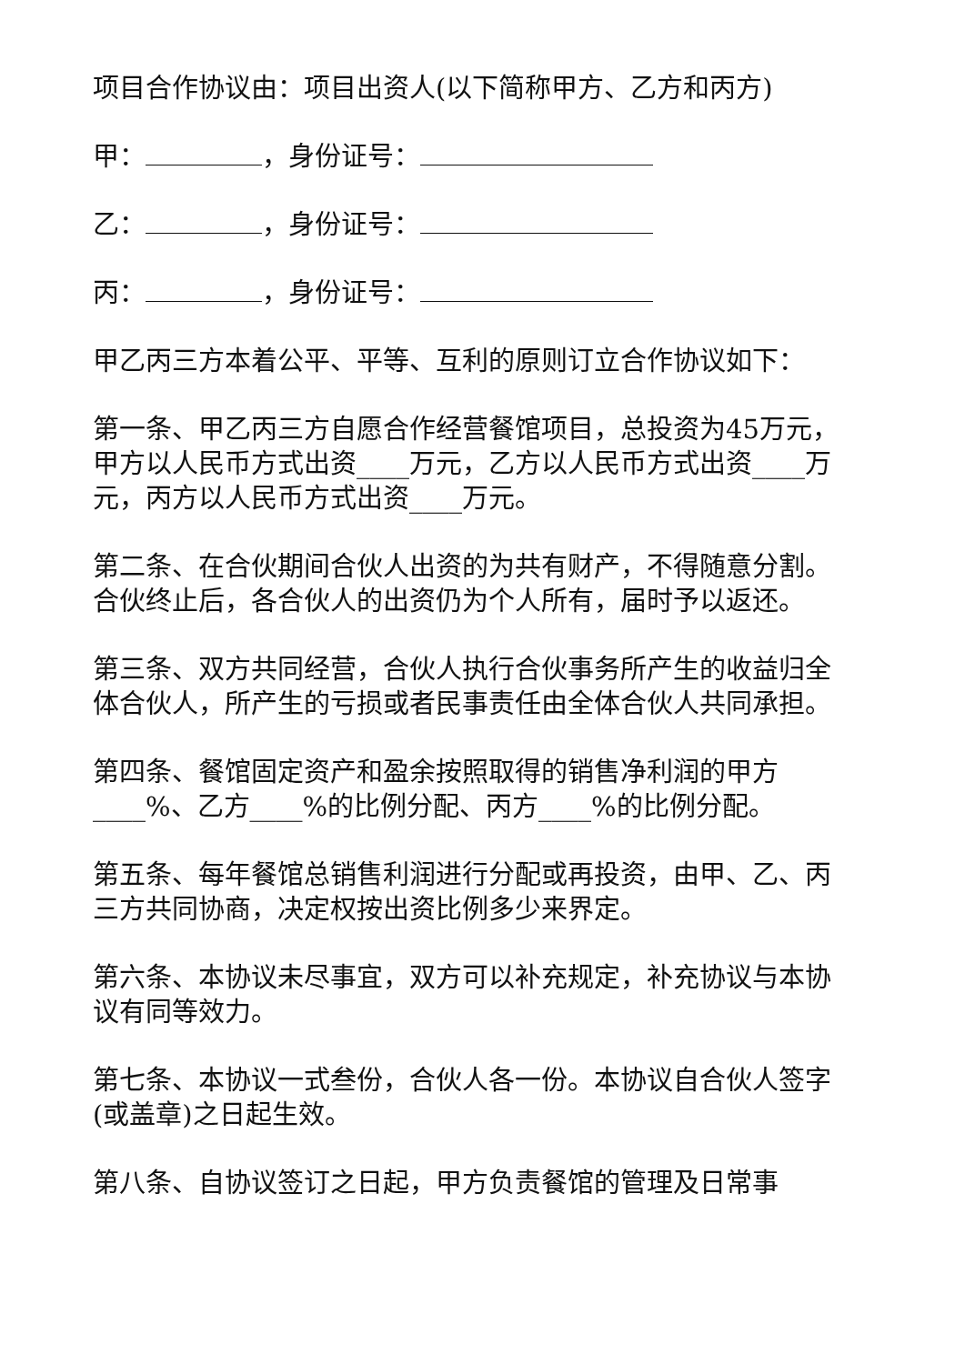项目合作协议由：项目出资人(以下简称甲方、乙方和丙方)
甲： ，身份证号：
乙： ，身份证号：
丙： ，身份证号：
甲乙丙三方本着公平、平等、互利的原则订立合作协议如下：
第一条、甲乙丙三方自愿合作经营餐馆项目，总投资为45万元，甲方以人民币方式出资____万元，乙方以人民币方式出资____万元，丙方以人民币方式出资____万元。
第二条、在合伙期间合伙人出资的为共有财产，不得随意分割。合伙终止后，各合伙人的出资仍为个人所有，届时予以返还。
第三条、双方共同经营，合伙人执行合伙事务所产生的收益归全体合伙人，所产生的亏损或者民事责任由全体合伙人共同承担。
第四条、餐馆固定资产和盈余按照取得的销售净利润的甲方____%、乙方____%的比例分配、丙方____%的比例分配。
第五条、每年餐馆总销售利润进行分配或再投资，由甲、乙、丙三方共同协商，决定权按出资比例多少来界定。
第六条、本协议未尽事宜，双方可以补充规定，补充协议与本协议有同等效力。
第七条、本协议一式叁份，合伙人各一份。本协议自合伙人签字(或盖章)之日起生效。
第八条、自协议签订之日起，甲方负责餐馆的管理及日常事